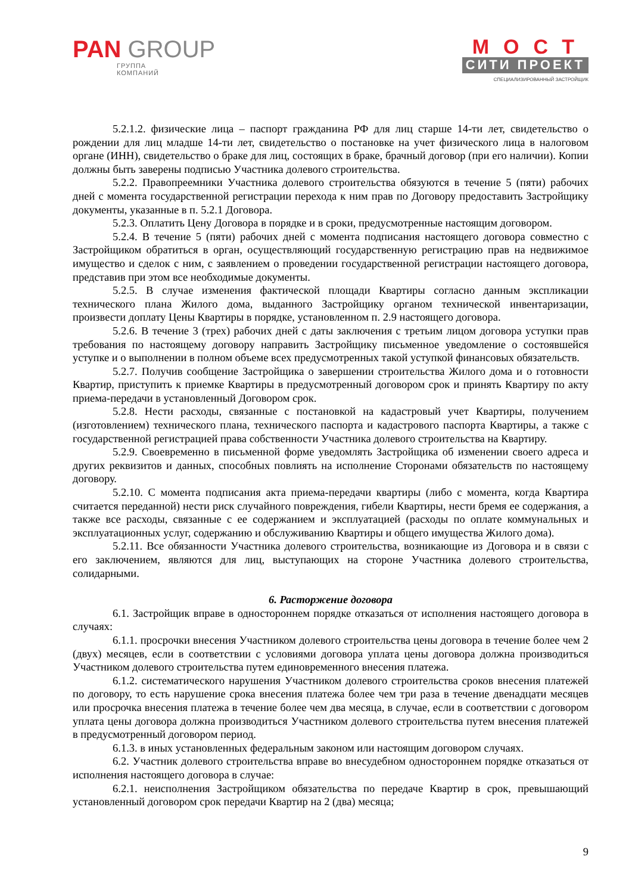PAN GROUP
ГРУППА
КОМПАНИЙ
МОСТ
СИТИ ПРОЕКТ
СПЕЦИАЛИЗИРОВАННЫЙ ЗАСТРОЙЩИК
5.2.1.2. физические лица – паспорт гражданина РФ для лиц старше 14-ти лет, свидетельство о рождении для лиц младше 14-ти лет, свидетельство о постановке на учет физического лица в налоговом органе (ИНН), свидетельство о браке для лиц, состоящих в браке, брачный договор (при его наличии). Копии должны быть заверены подписью Участника долевого строительства.
5.2.2. Правопреемники Участника долевого строительства обязуются в течение 5 (пяти) рабочих дней с момента государственной регистрации перехода к ним прав по Договору предоставить Застройщику документы, указанные в п. 5.2.1 Договора.
5.2.3. Оплатить Цену Договора в порядке и в сроки, предусмотренные настоящим договором.
5.2.4. В течение 5 (пяти) рабочих дней с момента подписания настоящего договора совместно с Застройщиком обратиться в орган, осуществляющий государственную регистрацию прав на недвижимое имущество и сделок с ним, с заявлением о проведении государственной регистрации настоящего договора, представив при этом все необходимые документы.
5.2.5. В случае изменения фактической площади Квартиры согласно данным экспликации технического плана Жилого дома, выданного Застройщику органом технической инвентаризации, произвести доплату Цены Квартиры в порядке, установленном п. 2.9 настоящего договора.
5.2.6. В течение 3 (трех) рабочих дней с даты заключения с третьим лицом договора уступки прав требования по настоящему договору направить Застройщику письменное уведомление о состоявшейся уступке и о выполнении в полном объеме всех предусмотренных такой уступкой финансовых обязательств.
5.2.7. Получив сообщение Застройщика о завершении строительства Жилого дома и о готовности Квартир, приступить к приемке Квартиры в предусмотренный договором срок и принять Квартиру по акту приема-передачи в установленный Договором срок.
5.2.8. Нести расходы, связанные с постановкой на кадастровый учет Квартиры, получением (изготовлением) технического плана, технического паспорта и кадастрового паспорта Квартиры, а также с государственной регистрацией права собственности Участника долевого строительства на Квартиру.
5.2.9. Своевременно в письменной форме уведомлять Застройщика об изменении своего адреса и других реквизитов и данных, способных повлиять на исполнение Сторонами обязательств по настоящему договору.
5.2.10. С момента подписания акта приема-передачи квартиры (либо с момента, когда Квартира считается переданной) нести риск случайного повреждения, гибели Квартиры, нести бремя ее содержания, а также все расходы, связанные с ее содержанием и эксплуатацией (расходы по оплате коммунальных и эксплуатационных услуг, содержанию и обслуживанию Квартиры и общего имущества Жилого дома).
5.2.11. Все обязанности Участника долевого строительства, возникающие из Договора и в связи с его заключением, являются для лиц, выступающих на стороне Участника долевого строительства, солидарными.
6. Расторжение договора
6.1. Застройщик вправе в одностороннем порядке отказаться от исполнения настоящего договора в случаях:
6.1.1. просрочки внесения Участником долевого строительства цены договора в течение более чем 2 (двух) месяцев, если в соответствии с условиями договора уплата цены договора должна производиться Участником долевого строительства путем единовременного внесения платежа.
6.1.2. систематического нарушения Участником долевого строительства сроков внесения платежей по договору, то есть нарушение срока внесения платежа более чем три раза в течение двенадцати месяцев или просрочка внесения платежа в течение более чем два месяца, в случае, если в соответствии с договором уплата цены договора должна производиться Участником долевого строительства путем внесения платежей в предусмотренный договором период.
6.1.3. в иных установленных федеральным законом или настоящим договором случаях.
6.2. Участник долевого строительства вправе во внесудебном одностороннем порядке отказаться от исполнения настоящего договора в случае:
6.2.1. неисполнения Застройщиком обязательства по передаче Квартир в срок, превышающий установленный договором срок передачи Квартир на 2 (два) месяца;
9